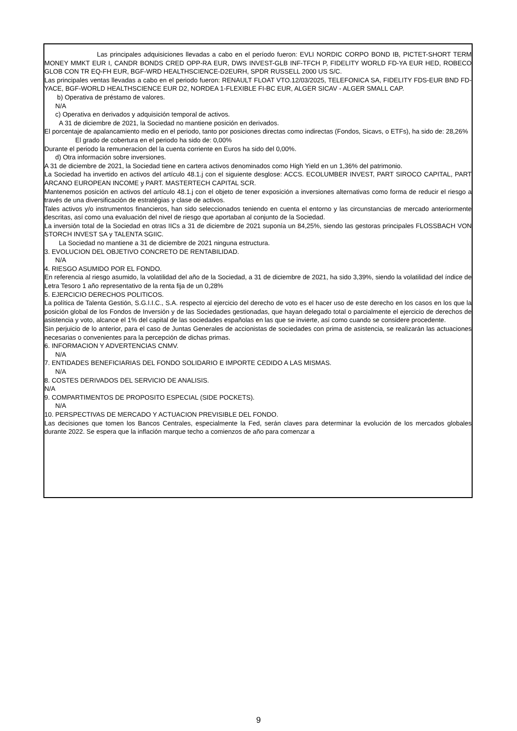Las principales adquisiciones llevadas a cabo en el período fueron: EVLI NORDIC CORPO BOND IB, PICTET-SHORT TERM MONEY MMKT EUR I, CANDR BONDS CRED OPP-RA EUR, DWS INVEST-GLB INF-TFCH P, FIDELITY WORLD FD-YA EUR HED, ROBECO GLOB CON TR EQ-FH EUR, BGF-WRD HEALTHSCIENCE-D2EURH, SPDR RUSSELL 2000 US S/C.
Las principales ventas llevadas a cabo en el periodo fueron: RENAULT FLOAT VTO.12/03/2025, TELEFONICA SA, FIDELITY FDS-EUR BND FD-YACE, BGF-WORLD HEALTHSCIENCE EUR D2, NORDEA 1-FLEXIBLE FI-BC EUR, ALGER SICAV - ALGER SMALL CAP.
b) Operativa de préstamo de valores.
N/A
c) Operativa en derivados y adquisición temporal de activos.
A 31 de diciembre de 2021, la Sociedad no mantiene posición en derivados.
El porcentaje de apalancamiento medio en el periodo, tanto por posiciones directas como indirectas (Fondos, Sicavs, o ETFs), ha sido de: 28,26%
El grado de cobertura en el periodo ha sido de: 0,00%
Durante el periodo la remuneracion del la cuenta corriente en Euros ha sido del 0,00%.
d) Otra información sobre inversiones.
A 31 de diciembre de 2021, la Sociedad tiene en cartera activos denominados como High Yield en un 1,36% del patrimonio.
La Sociedad ha invertido en activos del artículo 48.1.j con el siguiente desglose: ACCS. ECOLUMBER INVEST, PART SIROCO CAPITAL, PART ARCANO EUROPEAN INCOME y PART. MASTERTECH CAPITAL SCR.
Mantenemos posición en activos del artículo 48.1.j con el objeto de tener exposición a inversiones alternativas como forma de reducir el riesgo a través de una diversificación de estratégias y clase de activos.
Tales activos y/o instrumentos financieros, han sido seleccionados teniendo en cuenta el entorno y las circunstancias de mercado anteriormente descritas, así como una evaluación del nivel de riesgo que aportaban al conjunto de la Sociedad.
La inversión total de la Sociedad en otras IICs a 31 de diciembre de 2021 suponía un 84,25%, siendo las gestoras principales FLOSSBACH VON STORCH INVEST SA y TALENTA SGIIC.
La Sociedad no mantiene a 31 de diciembre de 2021 ninguna estructura.
3. EVOLUCION DEL OBJETIVO CONCRETO DE RENTABILIDAD.
N/A
4. RIESGO ASUMIDO POR EL FONDO.
En referencia al riesgo asumido, la volatilidad del año de la Sociedad, a 31 de diciembre de 2021, ha sido 3,39%, siendo la volatilidad del índice de Letra Tesoro 1 año representativo de la renta fija de un 0,28%
5. EJERCICIO DERECHOS POLITICOS.
La política de Talenta Gestión, S.G.I.I.C., S.A. respecto al ejercicio del derecho de voto es el hacer uso de este derecho en los casos en los que la posición global de los Fondos de Inversión y de las Sociedades gestionadas, que hayan delegado total o parcialmente el ejercicio de derechos de asistencia y voto, alcance el 1% del capital de las sociedades españolas en las que se invierte, así como cuando se considere procedente.
Sin perjuicio de lo anterior, para el caso de Juntas Generales de accionistas de sociedades con prima de asistencia, se realizarán las actuaciones necesarias o convenientes para la percepción de dichas primas.
6. INFORMACION Y ADVERTENCIAS CNMV.
N/A
7. ENTIDADES BENEFICIARIAS DEL FONDO SOLIDARIO E IMPORTE CEDIDO A LAS MISMAS.
N/A
8. COSTES DERIVADOS DEL SERVICIO DE ANALISIS.
N/A
9. COMPARTIMENTOS DE PROPOSITO ESPECIAL (SIDE POCKETS).
N/A
10. PERSPECTIVAS DE MERCADO Y ACTUACION PREVISIBLE DEL FONDO.
Las decisiones que tomen los Bancos Centrales, especialmente la Fed, serán claves para determinar la evolución de los mercados globales durante 2022. Se espera que la inflación marque techo a comienzos de año para comenzar a
9